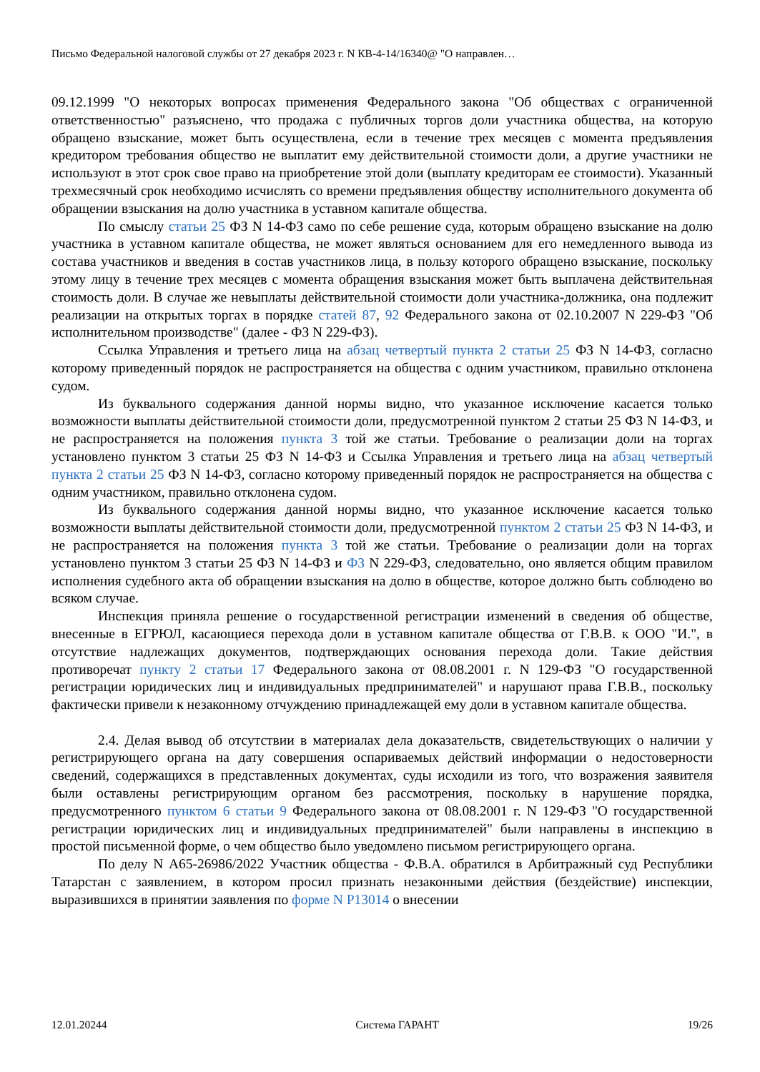Письмо Федеральной налоговой службы от 27 декабря 2023 г. N КВ-4-14/16340@ "О направлен…
09.12.1999 "О некоторых вопросах применения Федерального закона "Об обществах с ограниченной ответственностью" разъяснено, что продажа с публичных торгов доли участника общества, на которую обращено взыскание, может быть осуществлена, если в течение трех месяцев с момента предъявления кредитором требования общество не выплатит ему действительной стоимости доли, а другие участники не используют в этот срок свое право на приобретение этой доли (выплату кредиторам ее стоимости). Указанный трехмесячный срок необходимо исчислять со времени предъявления обществу исполнительного документа об обращении взыскания на долю участника в уставном капитале общества.
По смыслу статьи 25 ФЗ N 14-ФЗ само по себе решение суда, которым обращено взыскание на долю участника в уставном капитале общества, не может являться основанием для его немедленного вывода из состава участников и введения в состав участников лица, в пользу которого обращено взыскание, поскольку этому лицу в течение трех месяцев с момента обращения взыскания может быть выплачена действительная стоимость доли. В случае же невыплаты действительной стоимости доли участника-должника, она подлежит реализации на открытых торгах в порядке статей 87, 92 Федерального закона от 02.10.2007 N 229-ФЗ "Об исполнительном производстве" (далее - ФЗ N 229-ФЗ).
Ссылка Управления и третьего лица на абзац четвертый пункта 2 статьи 25 ФЗ N 14-ФЗ, согласно которому приведенный порядок не распространяется на общества с одним участником, правильно отклонена судом.
Из буквального содержания данной нормы видно, что указанное исключение касается только возможности выплаты действительной стоимости доли, предусмотренной пунктом 2 статьи 25 ФЗ N 14-ФЗ, и не распространяется на положения пункта 3 той же статьи. Требование о реализации доли на торгах установлено пунктом 3 статьи 25 ФЗ N 14-ФЗ и Ссылка Управления и третьего лица на абзац четвертый пункта 2 статьи 25 ФЗ N 14-ФЗ, согласно которому приведенный порядок не распространяется на общества с одним участником, правильно отклонена судом.
Из буквального содержания данной нормы видно, что указанное исключение касается только возможности выплаты действительной стоимости доли, предусмотренной пунктом 2 статьи 25 ФЗ N 14-ФЗ, и не распространяется на положения пункта 3 той же статьи. Требование о реализации доли на торгах установлено пунктом 3 статьи 25 ФЗ N 14-ФЗ и ФЗ N 229-ФЗ, следовательно, оно является общим правилом исполнения судебного акта об обращении взыскания на долю в обществе, которое должно быть соблюдено во всяком случае.
Инспекция приняла решение о государственной регистрации изменений в сведения об обществе, внесенные в ЕГРЮЛ, касающиеся перехода доли в уставном капитале общества от Г.В.В. к ООО "И.", в отсутствие надлежащих документов, подтверждающих основания перехода доли. Такие действия противоречат пункту 2 статьи 17 Федерального закона от 08.08.2001 г. N 129-ФЗ "О государственной регистрации юридических лиц и индивидуальных предпринимателей" и нарушают права Г.В.В., поскольку фактически привели к незаконному отчуждению принадлежащей ему доли в уставном капитале общества.
2.4. Делая вывод об отсутствии в материалах дела доказательств, свидетельствующих о наличии у регистрирующего органа на дату совершения оспариваемых действий информации о недостоверности сведений, содержащихся в представленных документах, суды исходили из того, что возражения заявителя были оставлены регистрирующим органом без рассмотрения, поскольку в нарушение порядка, предусмотренного пунктом 6 статьи 9 Федерального закона от 08.08.2001 г. N 129-ФЗ "О государственной регистрации юридических лиц и индивидуальных предпринимателей" были направлены в инспекцию в простой письменной форме, о чем общество было уведомлено письмом регистрирующего органа.
По делу N А65-26986/2022 Участник общества - Ф.В.А. обратился в Арбитражный суд Республики Татарстан с заявлением, в котором просил признать незаконными действия (бездействие) инспекции, выразившихся в принятии заявления по форме N Р13014 о внесении
12.01.20244 Система ГАРАНТ 19/26